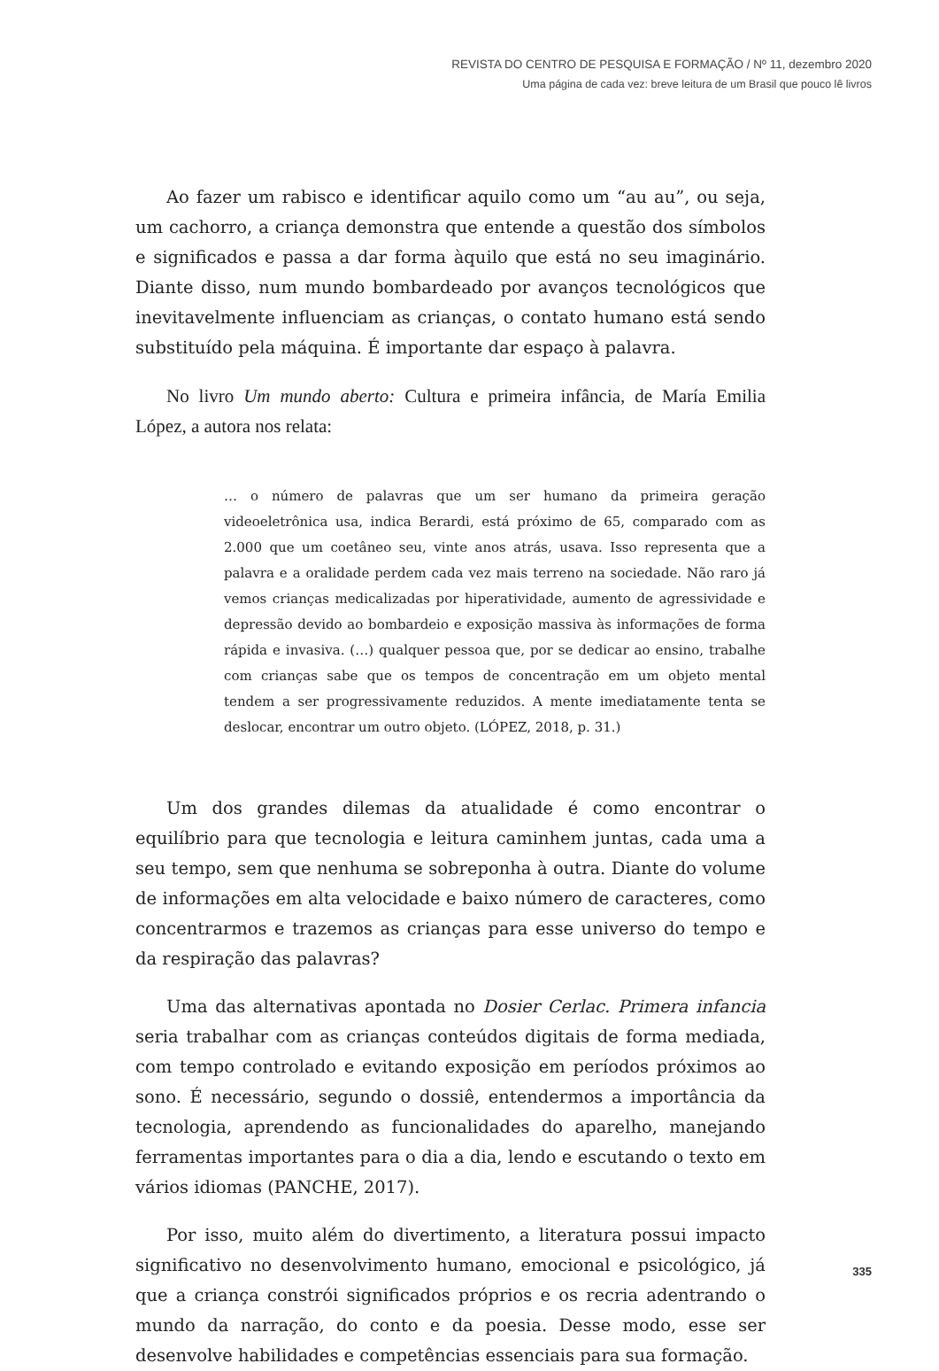REVISTA DO CENTRO DE PESQUISA E FORMAÇÃO / Nº 11, dezembro 2020
Uma página de cada vez: breve leitura de um Brasil que pouco lê livros
Ao fazer um rabisco e identificar aquilo como um “au au”, ou seja, um cachorro, a criança demonstra que entende a questão dos símbolos e significados e passa a dar forma àquilo que está no seu imaginário. Diante disso, num mundo bombardeado por avanços tecnológicos que inevitavelmente influenciam as crianças, o contato humano está sendo substituído pela máquina. É importante dar espaço à palavra.
No livro Um mundo aberto: Cultura e primeira infância, de María Emilia López, a autora nos relata:
… o número de palavras que um ser humano da primeira geração videoeletrônica usa, indica Berardi, está próximo de 65, comparado com as 2.000 que um coetâneo seu, vinte anos atrás, usava. Isso representa que a palavra e a oralidade perdem cada vez mais terreno na sociedade. Não raro já vemos crianças medicalizadas por hiperatividade, aumento de agressividade e depressão devido ao bombardeio e exposição massiva às informações de forma rápida e invasiva. (…) qualquer pessoa que, por se dedicar ao ensino, trabalhe com crianças sabe que os tempos de concentração em um objeto mental tendem a ser progressivamente reduzidos. A mente imediatamente tenta se deslocar, encontrar um outro objeto. (LÓPEZ, 2018, p. 31.)
Um dos grandes dilemas da atualidade é como encontrar o equilíbrio para que tecnologia e leitura caminhem juntas, cada uma a seu tempo, sem que nenhuma se sobreponha à outra. Diante do volume de informações em alta velocidade e baixo número de caracteres, como concentrarmos e trazemos as crianças para esse universo do tempo e da respiração das palavras?
Uma das alternativas apontada no Dosier Cerlac. Primera infancia seria trabalhar com as crianças conteúdos digitais de forma mediada, com tempo controlado e evitando exposição em períodos próximos ao sono. É necessário, segundo o dossiê, entendermos a importância da tecnologia, aprendendo as funcionalidades do aparelho, manejando ferramentas importantes para o dia a dia, lendo e escutando o texto em vários idiomas (PANCHE, 2017).
Por isso, muito além do divertimento, a literatura possui impacto significativo no desenvolvimento humano, emocional e psicológico, já que a criança constrói significados próprios e os recria adentrando o mundo da narração, do conto e da poesia. Desse modo, esse ser desenvolve habilidades e competências essenciais para sua formação.
335